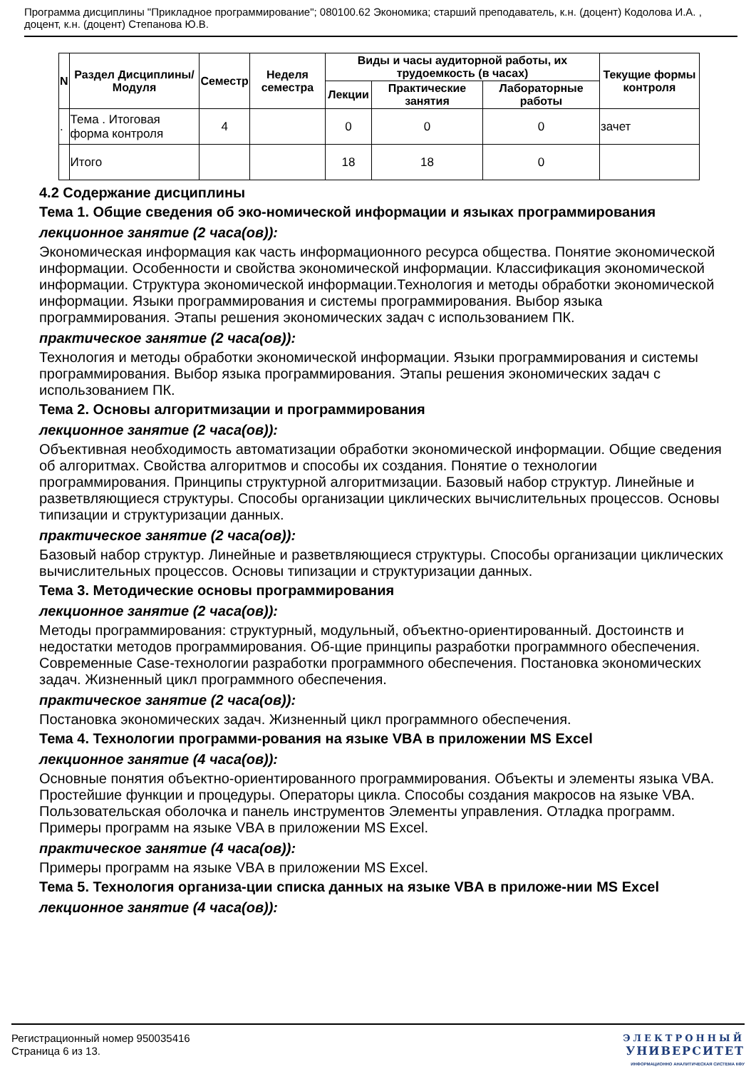Программа дисциплины "Прикладное программирование"; 080100.62 Экономика; старший преподаватель, к.н. (доцент) Кодолова И.А. , доцент, к.н. (доцент) Степанова Ю.В.
| N | Раздел Дисциплины/ Модуля | Семестр | Неделя семестра | Виды и часы аудиторной работы, их трудоемкость (в часах) | | | Текущие формы контроля |
| --- | --- | --- | --- | --- | --- | --- | --- |
| | | | | Лекции | Практические занятия | Лабораторные работы | |
| . | Тема . Итоговая форма контроля | 4 | | 0 | 0 | 0 | зачет |
| | Итого | | | 18 | 18 | 0 | |
4.2 Содержание дисциплины
Тема 1. Общие сведения об эко-номической информации и языках программирования
лекционное занятие (2 часа(ов)):
Экономическая информация как часть информационного ресурса общества. Понятие экономической информации. Особенности и свойства экономической информации. Классификация экономической информации. Структура экономической информации.Технология и методы обработки экономической информации. Языки программирования и системы программирования. Выбор языка программирования. Этапы решения экономических задач с использованием ПК.
практическое занятие (2 часа(ов)):
Технология и методы обработки экономической информации. Языки программирования и системы программирования. Выбор языка программирования. Этапы решения экономических задач с использованием ПК.
Тема 2. Основы алгоритмизации и программирования
лекционное занятие (2 часа(ов)):
Объективная необходимость автоматизации обработки экономической информации. Общие сведения об алгоритмах. Свойства алгоритмов и способы их создания. Понятие о технологии программирования. Принципы структурной алгоритмизации. Базовый набор структур. Линейные и разветвляющиеся структуры. Способы организации циклических вычислительных процессов. Основы типизации и структуризации данных.
практическое занятие (2 часа(ов)):
Базовый набор структур. Линейные и разветвляющиеся структуры. Способы организации циклических вычислительных процессов. Основы типизации и структуризации данных.
Тема 3. Методические основы программирования
лекционное занятие (2 часа(ов)):
Методы программирования: структурный, модульный, объектно-ориентированный. Достоинств и недостатки методов программирования. Об-щие принципы разработки программного обеспечения. Современные Case-технологии разработки программного обеспечения. Постановка экономических задач. Жизненный цикл программного обеспечения.
практическое занятие (2 часа(ов)):
Постановка экономических задач. Жизненный цикл программного обеспечения.
Тема 4. Технологии программи-рования на языке VBA в приложении MS Excel
лекционное занятие (4 часа(ов)):
Основные понятия объектно-ориентированного программирования. Объекты и элементы языка VBA. Простейшие функции и процедуры. Операторы цикла. Способы создания макросов на языке VBA. Пользовательская оболочка и панель инструментов Элементы управления. Отладка программ. Примеры программ на языке VBA в приложении MS Excel.
практическое занятие (4 часа(ов)):
Примеры программ на языке VBA в приложении MS Excel.
Тема 5. Технология организа-ции списка данных на языке VBA в приложе-нии MS Excel
лекционное занятие (4 часа(ов)):
Регистрационный номер 950035416
Страница 6 из 13.
ЭЛЕКТРОННЫЙ
УНИВЕРСИТЕТ
ИНФОРМАЦИОННО АНАЛИТИЧЕСКАЯ СИСТЕМА КФУ